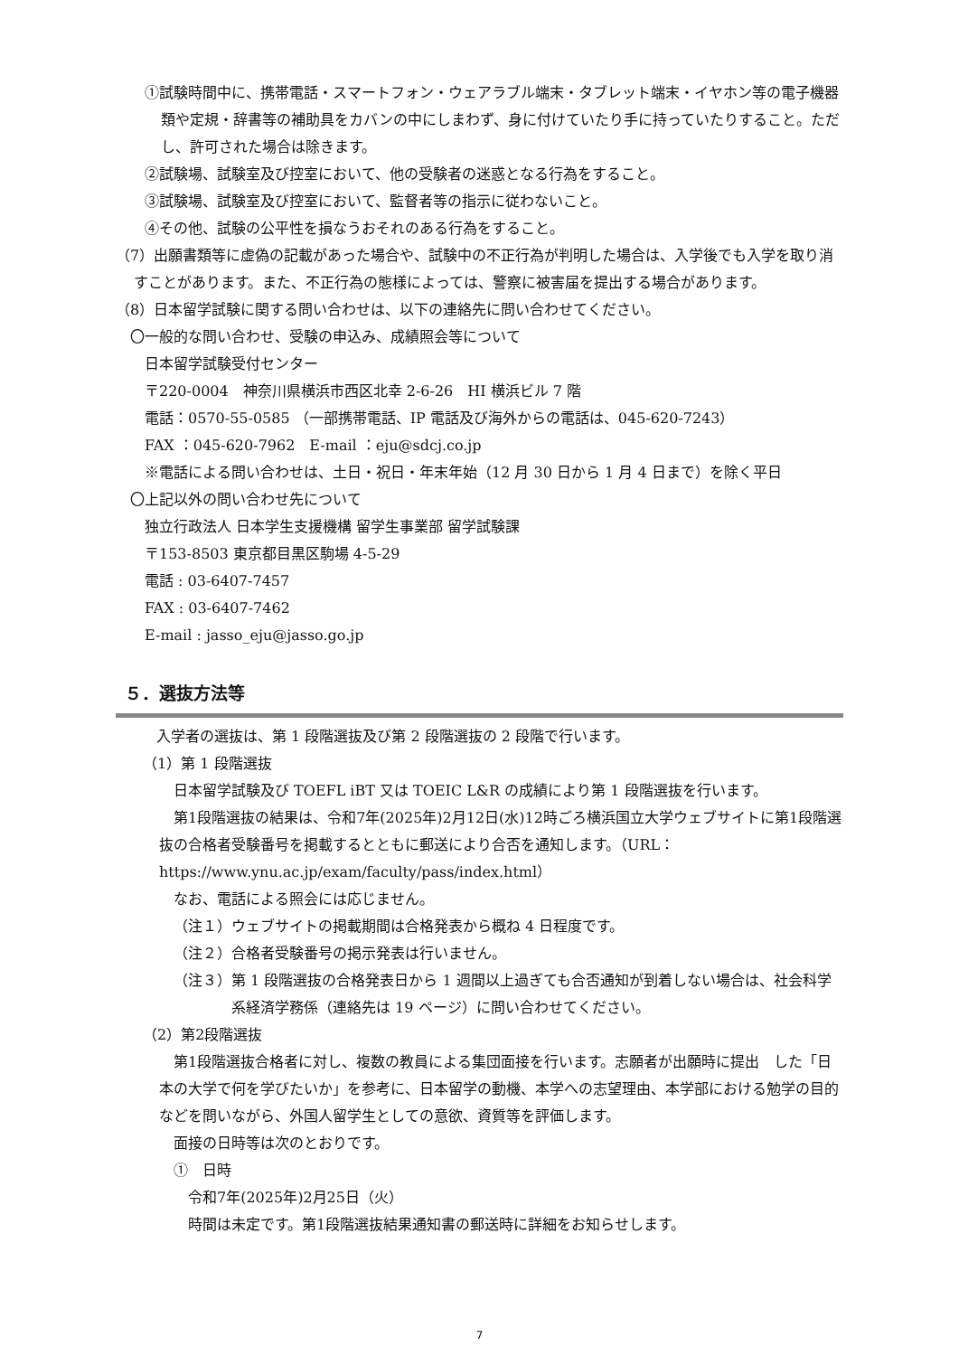①試験時間中に、携帯電話・スマートフォン・ウェアラブル端末・タブレット端末・イヤホン等の電子機器類や定規・辞書等の補助具をカバンの中にしまわず、身に付けていたり手に持っていたりすること。ただし、許可された場合は除きます。
②試験場、試験室及び控室において、他の受験者の迷惑となる行為をすること。
③試験場、試験室及び控室において、監督者等の指示に従わないこと。
④その他、試験の公平性を損なうおそれのある行為をすること。
（7）出願書類等に虚偽の記載があった場合や、試験中の不正行為が判明した場合は、入学後でも入学を取り消すことがあります。また、不正行為の態様によっては、警察に被害届を提出する場合があります。
（8）日本留学試験に関する問い合わせは、以下の連絡先に問い合わせてください。
〇一般的な問い合わせ、受験の申込み、成績照会等について
日本留学試験受付センター
〒220-0004　神奈川県横浜市西区北幸 2-6-26　HI 横浜ビル 7 階
電話：0570-55-0585 （一部携帯電話、IP 電話及び海外からの電話は、045-620-7243）
FAX ：045-620-7962　E-mail ：eju@sdcj.co.jp
※電話による問い合わせは、土日・祝日・年末年始（12 月 30 日から 1 月 4 日まで）を除く平日
〇上記以外の問い合わせ先について
独立行政法人 日本学生支援機構 留学生事業部 留学試験課
〒153-8503 東京都目黒区駒場 4-5-29
電話 : 03-6407-7457
FAX : 03-6407-7462
E-mail : jasso_eju@jasso.go.jp
５．選抜方法等
入学者の選抜は、第 1 段階選抜及び第 2 段階選抜の 2 段階で行います。
（1）第 1 段階選抜
日本留学試験及び TOEFL iBT 又は TOEIC L&R の成績により第 1 段階選抜を行います。
第1段階選抜の結果は、令和7年(2025年)2月12日(水)12時ごろ横浜国立大学ウェブサイトに第1段階選抜の合格者受験番号を掲載するとともに郵送により合否を通知します。（URL：https://www.ynu.ac.jp/exam/faculty/pass/index.html）
なお、電話による照会には応じません。
（注１）ウェブサイトの掲載期間は合格発表から概ね 4 日程度です。
（注２）合格者受験番号の掲示発表は行いません。
（注３）第 1 段階選抜の合格発表日から 1 週間以上過ぎても合否通知が到着しない場合は、社会科学系経済学務係（連絡先は 19 ページ）に問い合わせてください。
（2）第2段階選抜
第1段階選抜合格者に対し、複数の教員による集団面接を行います。志願者が出願時に提出　した「日本の大学で何を学びたいか」を参考に、日本留学の動機、本学への志望理由、本学部における勉学の目的などを問いながら、外国人留学生としての意欲、資質等を評価します。
面接の日時等は次のとおりです。
①　日時
令和7年(2025年)2月25日（火）
時間は未定です。第1段階選抜結果通知書の郵送時に詳細をお知らせします。
7